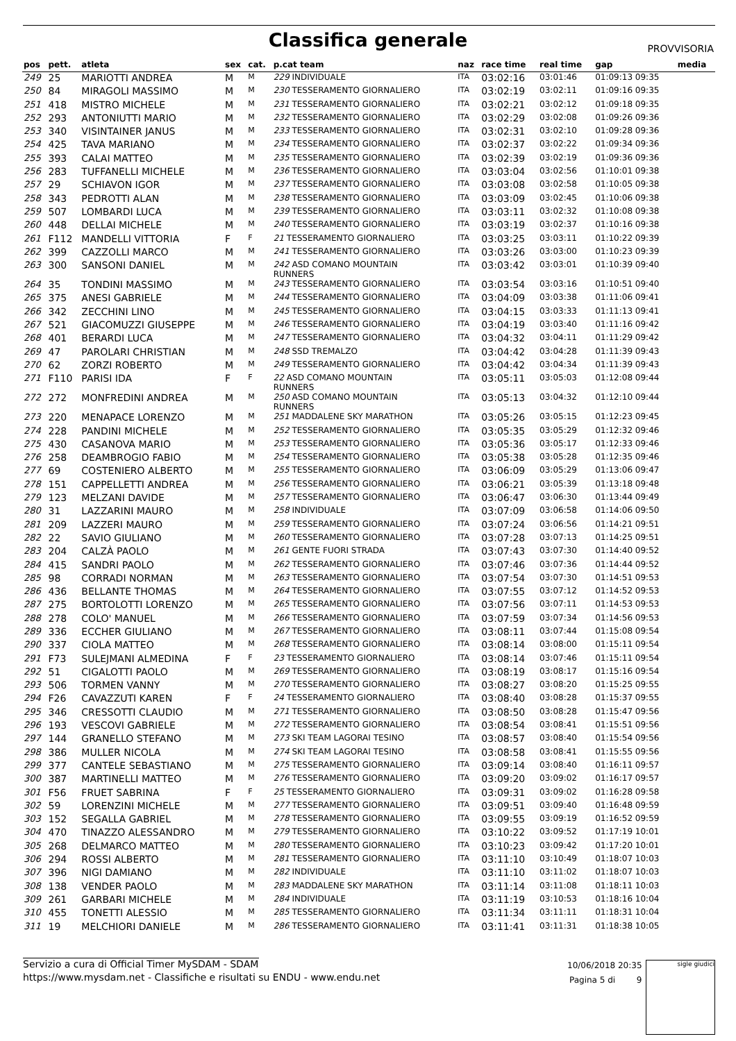Classifica generale
PROVVISORIA
| pos | pett. | atleta | sex | cat. | p.cat team | naz | race time | real time | gap | media |
| --- | --- | --- | --- | --- | --- | --- | --- | --- | --- | --- |
| 249 | 25 | MARIOTTI ANDREA | M | M | 229 INDIVIDUALE | ITA | 03:02:16 | 03:01:46 | 01:09:13 09:35 | |
| 250 | 84 | MIRAGOLI MASSIMO | M | M | 230 TESSERAMENTO GIORNALIERO | ITA | 03:02:19 | 03:02:11 | 01:09:16 09:35 | |
| 251 | 418 | MISTRO MICHELE | M | M | 231 TESSERAMENTO GIORNALIERO | ITA | 03:02:21 | 03:02:12 | 01:09:18 09:35 | |
| 252 | 293 | ANTONIUTTI MARIO | M | M | 232 TESSERAMENTO GIORNALIERO | ITA | 03:02:29 | 03:02:08 | 01:09:26 09:36 | |
| 253 | 340 | VISINTAINER JANUS | M | M | 233 TESSERAMENTO GIORNALIERO | ITA | 03:02:31 | 03:02:10 | 01:09:28 09:36 | |
| 254 | 425 | TAVA MARIANO | M | M | 234 TESSERAMENTO GIORNALIERO | ITA | 03:02:37 | 03:02:22 | 01:09:34 09:36 | |
| 255 | 393 | CALAI MATTEO | M | M | 235 TESSERAMENTO GIORNALIERO | ITA | 03:02:39 | 03:02:19 | 01:09:36 09:36 | |
| 256 | 283 | TUFFANELLI MICHELE | M | M | 236 TESSERAMENTO GIORNALIERO | ITA | 03:03:04 | 03:02:56 | 01:10:01 09:38 | |
| 257 | 29 | SCHIAVON IGOR | M | M | 237 TESSERAMENTO GIORNALIERO | ITA | 03:03:08 | 03:02:58 | 01:10:05 09:38 | |
| 258 | 343 | PEDROTTI ALAN | M | M | 238 TESSERAMENTO GIORNALIERO | ITA | 03:03:09 | 03:02:45 | 01:10:06 09:38 | |
| 259 | 507 | LOMBARDI LUCA | M | M | 239 TESSERAMENTO GIORNALIERO | ITA | 03:03:11 | 03:02:32 | 01:10:08 09:38 | |
| 260 | 448 | DELLAI MICHELE | M | M | 240 TESSERAMENTO GIORNALIERO | ITA | 03:03:19 | 03:02:37 | 01:10:16 09:38 | |
| 261 | F112 | MANDELLI VITTORIA | F | F | 21 TESSERAMENTO GIORNALIERO | ITA | 03:03:25 | 03:03:11 | 01:10:22 09:39 | |
| 262 | 399 | CAZZOLLI MARCO | M | M | 241 TESSERAMENTO GIORNALIERO | ITA | 03:03:26 | 03:03:00 | 01:10:23 09:39 | |
| 263 | 300 | SANSONI DANIEL | M | M | 242 ASD COMANO MOUNTAIN RUNNERS | ITA | 03:03:42 | 03:03:01 | 01:10:39 09:40 | |
| 264 | 35 | TONDINI MASSIMO | M | M | 243 TESSERAMENTO GIORNALIERO | ITA | 03:03:54 | 03:03:16 | 01:10:51 09:40 | |
| 265 | 375 | ANESI GABRIELE | M | M | 244 TESSERAMENTO GIORNALIERO | ITA | 03:04:09 | 03:03:38 | 01:11:06 09:41 | |
| 266 | 342 | ZECCHINI LINO | M | M | 245 TESSERAMENTO GIORNALIERO | ITA | 03:04:15 | 03:03:33 | 01:11:13 09:41 | |
| 267 | 521 | GIACOMUZZI GIUSEPPE | M | M | 246 TESSERAMENTO GIORNALIERO | ITA | 03:04:19 | 03:03:40 | 01:11:16 09:42 | |
| 268 | 401 | BERARDI LUCA | M | M | 247 TESSERAMENTO GIORNALIERO | ITA | 03:04:32 | 03:04:11 | 01:11:29 09:42 | |
| 269 | 47 | PAROLARI CHRISTIAN | M | M | 248 SSD TREMALZO | ITA | 03:04:42 | 03:04:28 | 01:11:39 09:43 | |
| 270 | 62 | ZORZI ROBERTO | M | M | 249 TESSERAMENTO GIORNALIERO | ITA | 03:04:42 | 03:04:34 | 01:11:39 09:43 | |
| 271 | F110 | PARISI IDA | F | F | 22 ASD COMANO MOUNTAIN RUNNERS | ITA | 03:05:11 | 03:05:03 | 01:12:08 09:44 | |
| 272 | 272 | MONFREDINI ANDREA | M | M | 250 ASD COMANO MOUNTAIN RUNNERS | ITA | 03:05:13 | 03:04:32 | 01:12:10 09:44 | |
| 273 | 220 | MENAPACE LORENZO | M | M | 251 MADDALENE SKY MARATHON | ITA | 03:05:26 | 03:05:15 | 01:12:23 09:45 | |
| 274 | 228 | PANDINI MICHELE | M | M | 252 TESSERAMENTO GIORNALIERO | ITA | 03:05:35 | 03:05:29 | 01:12:32 09:46 | |
| 275 | 430 | CASANOVA MARIO | M | M | 253 TESSERAMENTO GIORNALIERO | ITA | 03:05:36 | 03:05:17 | 01:12:33 09:46 | |
| 276 | 258 | DEAMBROGIO FABIO | M | M | 254 TESSERAMENTO GIORNALIERO | ITA | 03:05:38 | 03:05:28 | 01:12:35 09:46 | |
| 277 | 69 | COSTENIERO ALBERTO | M | M | 255 TESSERAMENTO GIORNALIERO | ITA | 03:06:09 | 03:05:29 | 01:13:06 09:47 | |
| 278 | 151 | CAPPELLETTI ANDREA | M | M | 256 TESSERAMENTO GIORNALIERO | ITA | 03:06:21 | 03:05:39 | 01:13:18 09:48 | |
| 279 | 123 | MELZANI DAVIDE | M | M | 257 TESSERAMENTO GIORNALIERO | ITA | 03:06:47 | 03:06:30 | 01:13:44 09:49 | |
| 280 | 31 | LAZZARINI MAURO | M | M | 258 INDIVIDUALE | ITA | 03:07:09 | 03:06:58 | 01:14:06 09:50 | |
| 281 | 209 | LAZZERI MAURO | M | M | 259 TESSERAMENTO GIORNALIERO | ITA | 03:07:24 | 03:06:56 | 01:14:21 09:51 | |
| 282 | 22 | SAVIO GIULIANO | M | M | 260 TESSERAMENTO GIORNALIERO | ITA | 03:07:28 | 03:07:13 | 01:14:25 09:51 | |
| 283 | 204 | CALZÀ PAOLO | M | M | 261 GENTE FUORI STRADA | ITA | 03:07:43 | 03:07:30 | 01:14:40 09:52 | |
| 284 | 415 | SANDRI PAOLO | M | M | 262 TESSERAMENTO GIORNALIERO | ITA | 03:07:46 | 03:07:36 | 01:14:44 09:52 | |
| 285 | 98 | CORRADI NORMAN | M | M | 263 TESSERAMENTO GIORNALIERO | ITA | 03:07:54 | 03:07:30 | 01:14:51 09:53 | |
| 286 | 436 | BELLANTE THOMAS | M | M | 264 TESSERAMENTO GIORNALIERO | ITA | 03:07:55 | 03:07:12 | 01:14:52 09:53 | |
| 287 | 275 | BORTOLOTTI LORENZO | M | M | 265 TESSERAMENTO GIORNALIERO | ITA | 03:07:56 | 03:07:11 | 01:14:53 09:53 | |
| 288 | 278 | COLO' MANUEL | M | M | 266 TESSERAMENTO GIORNALIERO | ITA | 03:07:59 | 03:07:34 | 01:14:56 09:53 | |
| 289 | 336 | ECCHER GIULIANO | M | M | 267 TESSERAMENTO GIORNALIERO | ITA | 03:08:11 | 03:07:44 | 01:15:08 09:54 | |
| 290 | 337 | CIOLA MATTEO | M | M | 268 TESSERAMENTO GIORNALIERO | ITA | 03:08:14 | 03:08:00 | 01:15:11 09:54 | |
| 291 | F73 | SULEJMANI ALMEDINA | F | F | 23 TESSERAMENTO GIORNALIERO | ITA | 03:08:14 | 03:07:46 | 01:15:11 09:54 | |
| 292 | 51 | CIGALOTTI PAOLO | M | M | 269 TESSERAMENTO GIORNALIERO | ITA | 03:08:19 | 03:08:17 | 01:15:16 09:54 | |
| 293 | 506 | TORMEN VANNY | M | M | 270 TESSERAMENTO GIORNALIERO | ITA | 03:08:27 | 03:08:20 | 01:15:25 09:55 | |
| 294 | F26 | CAVAZZUTI KAREN | F | F | 24 TESSERAMENTO GIORNALIERO | ITA | 03:08:40 | 03:08:28 | 01:15:37 09:55 | |
| 295 | 346 | CRESSOTTI CLAUDIO | M | M | 271 TESSERAMENTO GIORNALIERO | ITA | 03:08:50 | 03:08:28 | 01:15:47 09:56 | |
| 296 | 193 | VESCOVI GABRIELE | M | M | 272 TESSERAMENTO GIORNALIERO | ITA | 03:08:54 | 03:08:41 | 01:15:51 09:56 | |
| 297 | 144 | GRANELLO STEFANO | M | M | 273 SKI TEAM LAGORAI TESINO | ITA | 03:08:57 | 03:08:40 | 01:15:54 09:56 | |
| 298 | 386 | MULLER NICOLA | M | M | 274 SKI TEAM LAGORAI TESINO | ITA | 03:08:58 | 03:08:41 | 01:15:55 09:56 | |
| 299 | 377 | CANTELE SEBASTIANO | M | M | 275 TESSERAMENTO GIORNALIERO | ITA | 03:09:14 | 03:08:40 | 01:16:11 09:57 | |
| 300 | 387 | MARTINELLI MATTEO | M | M | 276 TESSERAMENTO GIORNALIERO | ITA | 03:09:20 | 03:09:02 | 01:16:17 09:57 | |
| 301 | F56 | FRUET SABRINA | F | F | 25 TESSERAMENTO GIORNALIERO | ITA | 03:09:31 | 03:09:02 | 01:16:28 09:58 | |
| 302 | 59 | LORENZINI MICHELE | M | M | 277 TESSERAMENTO GIORNALIERO | ITA | 03:09:51 | 03:09:40 | 01:16:48 09:59 | |
| 303 | 152 | SEGALLA GABRIEL | M | M | 278 TESSERAMENTO GIORNALIERO | ITA | 03:09:55 | 03:09:19 | 01:16:52 09:59 | |
| 304 | 470 | TINAZZO ALESSANDRO | M | M | 279 TESSERAMENTO GIORNALIERO | ITA | 03:10:22 | 03:09:52 | 01:17:19 10:01 | |
| 305 | 268 | DELMARCO MATTEO | M | M | 280 TESSERAMENTO GIORNALIERO | ITA | 03:10:23 | 03:09:42 | 01:17:20 10:01 | |
| 306 | 294 | ROSSI ALBERTO | M | M | 281 TESSERAMENTO GIORNALIERO | ITA | 03:11:10 | 03:10:49 | 01:18:07 10:03 | |
| 307 | 396 | NIGI DAMIANO | M | M | 282 INDIVIDUALE | ITA | 03:11:10 | 03:11:02 | 01:18:07 10:03 | |
| 308 | 138 | VENDER PAOLO | M | M | 283 MADDALENE SKY MARATHON | ITA | 03:11:14 | 03:11:08 | 01:18:11 10:03 | |
| 309 | 261 | GARBARI MICHELE | M | M | 284 INDIVIDUALE | ITA | 03:11:19 | 03:10:53 | 01:18:16 10:04 | |
| 310 | 455 | TONETTI ALESSIO | M | M | 285 TESSERAMENTO GIORNALIERO | ITA | 03:11:34 | 03:11:11 | 01:18:31 10:04 | |
| 311 | 19 | MELCHIORI DANIELE | M | M | 286 TESSERAMENTO GIORNALIERO | ITA | 03:11:41 | 03:11:31 | 01:18:38 10:05 | |
Servizio a cura di Official Timer MySDAM - SDAM
https://www.mysdam.net - Classifiche e risultati su ENDU - www.endu.net
10/06/2018 20:35
Pagina 5 di 9
sigle giudici